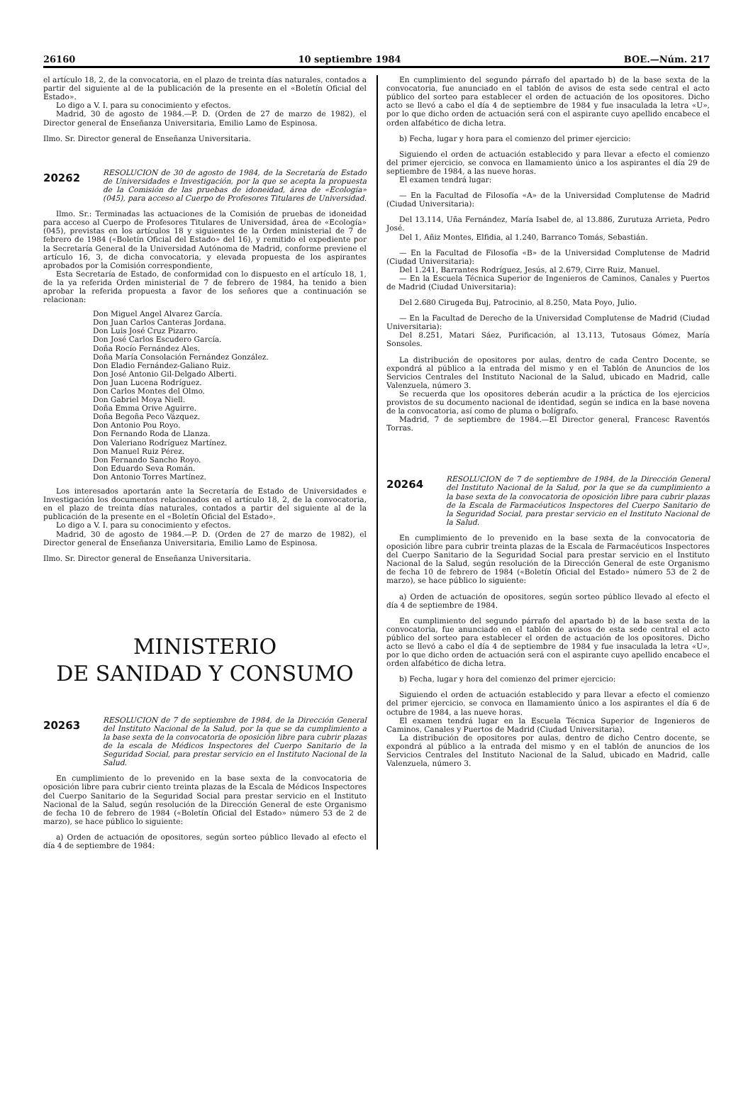26160 10 septiembre 1984 BOE.—Núm. 217
el artículo 18, 2, de la convocatoria, en el plazo de treinta días naturales, contados a partir del siguiente al de la publicación de la presente en el «Boletín Oficial del Estado».
Lo digo a V. I. para su conocimiento y efectos.
Madrid, 30 de agosto de 1984.—P. D. (Orden de 27 de marzo de 1982), el Director general de Enseñanza Universitaria, Emilio Lamo de Espinosa.
Ilmo. Sr. Director general de Enseñanza Universitaria.
20262
RESOLUCION de 30 de agosto de 1984, de la Secretaría de Estado de Universidades e Investigación, por la que se acepta la propuesta de la Comisión de las pruebas de idoneidad, área de «Ecología» (045), para acceso al Cuerpo de Profesores Titulares de Universidad.
Ilmo. Sr.: Terminadas las actuaciones de la Comisión de pruebas de idoneidad para acceso al Cuerpo de Profesores Titulares de Universidad, área de «Ecología» (045), previstas en los artículos 18 y siguientes de la Orden ministerial de 7 de febrero de 1984 («Boletín Oficial del Estado» del 16), y remitido el expediente por la Secretaría General de la Universidad Autónoma de Madrid, conforme previene el artículo 16, 3, de dicha convocatoria, y elevada propuesta de los aspirantes aprobados por la Comisión correspondiente,
Esta Secretaría de Estado, de conformidad con lo dispuesto en el artículo 18, 1, de la ya referida Orden ministerial de 7 de febrero de 1984, ha tenido a bien aprobar la referida propuesta a favor de los señores que a continuación se relacionan:
Don Miguel Angel Alvarez García.
Don Juan Carlos Canteras Jordana.
Don Luis José Cruz Pizarro.
Don José Carlos Escudero García.
Doña Rocío Fernández Ales.
Doña María Consolación Fernández González.
Don Eladio Fernández-Galiano Ruiz.
Don José Antonio Gil-Delgado Alberti.
Don Juan Lucena Rodríguez.
Don Carlos Montes del Olmo.
Don Gabriel Moya Niell.
Doña Emma Orive Aguirre.
Doña Begoña Peco Vázquez.
Don Antonio Pou Royo.
Don Fernando Roda de Llanza.
Don Valeriano Rodríguez Martínez.
Don Manuel Ruiz Pérez.
Don Fernando Sancho Royo.
Don Eduardo Seva Román.
Don Antonio Torres Martínez.
Los interesados aportarán ante la Secretaría de Estado de Universidades e Investigación los documentos relacionados en el artículo 18, 2, de la convocatoria, en el plazo de treinta días naturales, contados a partir del siguiente al de la publicación de la presente en el «Boletín Oficial del Estado».
Lo digo a V. I. para su conocimiento y efectos.
Madrid, 30 de agosto de 1984.—P. D. (Orden de 27 de marzo de 1982), el Director general de Enseñanza Universitaria, Emilio Lamo de Espinosa.
Ilmo. Sr. Director general de Enseñanza Universitaria.
MINISTERIO
DE SANIDAD Y CONSUMO
20263
RESOLUCION de 7 de septiembre de 1984, de la Dirección General del Instituto Nacional de la Salud, por la que se da cumplimiento a la base sexta de la convocatoria de oposición libre para cubrir plazas de la escala de Médicos Inspectores del Cuerpo Sanitario de la Seguridad Social, para prestar servicio en el Instituto Nacional de la Salud.
En cumplimiento de lo prevenido en la base sexta de la convocatoria de oposición libre para cubrir ciento treinta plazas de la Escala de Médicos Inspectores del Cuerpo Sanitario de la Seguridad Social para prestar servicio en el Instituto Nacional de la Salud, según resolución de la Dirección General de este Organismo de fecha 10 de febrero de 1984 («Boletín Oficial del Estado» número 53 de 2 de marzo), se hace público lo siguiente:
a) Orden de actuación de opositores, según sorteo público llevado al efecto el día 4 de septiembre de 1984:
En cumplimiento del segundo párrafo del apartado b) de la base sexta de la convocatoria, fue anunciado en el tablón de avisos de esta sede central el acto público del sorteo para establecer el orden de actuación de los opositores. Dicho acto se llevó a cabo el día 4 de septiembre de 1984 y fue insaculada la letra «U», por lo que dicho orden de actuación será con el aspirante cuyo apellido encabece el orden alfabético de dicha letra.
b) Fecha, lugar y hora para el comienzo del primer ejercicio:
Siguiendo el orden de actuación establecido y para llevar a efecto el comienzo del primer ejercicio, se convoca en llamamiento único a los aspirantes el día 29 de septiembre de 1984, a las nueve horas.
El examen tendrá lugar:
— En la Facultad de Filosofía «A» de la Universidad Complutense de Madrid (Ciudad Universitaria):
Del 13.114, Uña Fernández, María Isabel de, al 13.886, Zurutuza Arrieta, Pedro José.
Del 1, Añiz Montes, Elfidia, al 1.240, Barranco Tomás, Sebastián.
— En la Facultad de Filosofía «B» de la Universidad Complutense de Madrid (Ciudad Universitaria):
Del 1.241, Barrantes Rodríguez, Jesús, al 2.679, Cirre Ruiz, Manuel.
— En la Escuela Técnica Superior de Ingenieros de Caminos, Canales y Puertos de Madrid (Ciudad Universitaria):
Del 2.680 Cirugeda Buj, Patrocinio, al 8.250, Mata Poyo, Julio.
— En la Facultad de Derecho de la Universidad Complutense de Madrid (Ciudad Universitaria):
Del 8.251, Matari Sáez, Purificación, al 13.113, Tutosaus Gómez, María Sonsoles.
La distribución de opositores por aulas, dentro de cada Centro Docente, se expondrá al público a la entrada del mismo y en el Tablón de Anuncios de los Servicios Centrales del Instituto Nacional de la Salud, ubicado en Madrid, calle Valenzuela, número 3.
Se recuerda que los opositores deberán acudir a la práctica de los ejercicios provistos de su documento nacional de identidad, según se indica en la base novena de la convocatoria, así como de pluma o bolígrafo.
Madrid, 7 de septiembre de 1984.—El Director general, Francesc Raventós Torras.
20264
RESOLUCION de 7 de septiembre de 1984, de la Dirección General del Instituto Nacional de la Salud, por la que se da cumplimiento a la base sexta de la convocatoria de oposición libre para cubrir plazas de la Escala de Farmacéuticos Inspectores del Cuerpo Sanitario de la Seguridad Social, para prestar servicio en el Instituto Nacional de la Salud.
En cumplimiento de lo prevenido en la base sexta de la convocatoria de oposición libre para cubrir treinta plazas de la Escala de Farmacéuticos Inspectores del Cuerpo Sanitario de la Seguridad Social para prestar servicio en el Instituto Nacional de la Salud, según resolución de la Dirección General de este Organismo de fecha 10 de febrero de 1984 («Boletín Oficial del Estado» número 53 de 2 de marzo), se hace público lo siguiente:
a) Orden de actuación de opositores, según sorteo público llevado al efecto el día 4 de septiembre de 1984.
En cumplimiento del segundo párrafo del apartado b) de la base sexta de la convocatoria, fue anunciado en el tablón de avisos de esta sede central el acto público del sorteo para establecer el orden de actuación de los opositores. Dicho acto se llevó a cabo el día 4 de septiembre de 1984 y fue insaculada la letra «U», por lo que dicho orden de actuación será con el aspirante cuyo apellido encabece el orden alfabético de dicha letra.
b) Fecha, lugar y hora del comienzo del primer ejercicio:
Siguiendo el orden de actuación establecido y para llevar a efecto el comienzo del primer ejercicio, se convoca en llamamiento único a los aspirantes el día 6 de octubre de 1984, a las nueve horas.
El examen tendrá lugar en la Escuela Técnica Superior de Ingenieros de Caminos, Canales y Puertos de Madrid (Ciudad Universitaria).
La distribución de opositores por aulas, dentro de dicho Centro docente, se expondrá al público a la entrada del mismo y en el tablón de anuncios de los Servicios Centrales del Instituto Nacional de la Salud, ubicado en Madrid, calle Valenzuela, número 3.